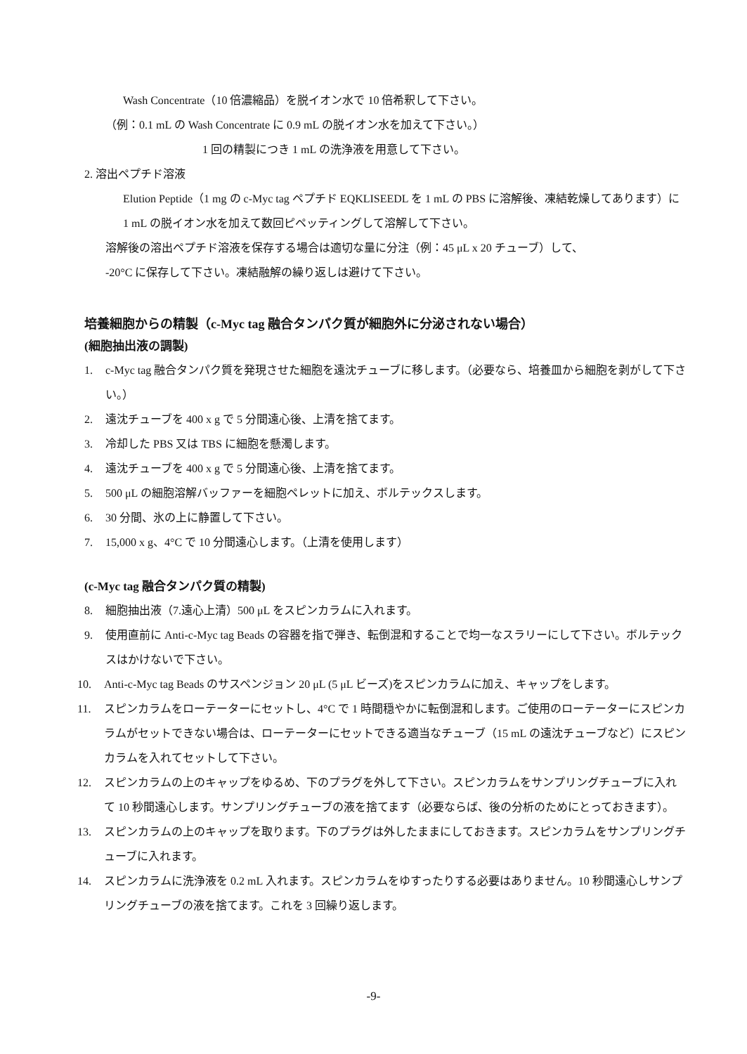Wash Concentrate（10 倍濃縮品）を脱イオン水で 10 倍希釈して下さい。
（例：0.1 mL の Wash Concentrate に 0.9 mL の脱イオン水を加えて下さい。）
1 回の精製につき 1 mL の洗浄液を用意して下さい。
2. 溶出ペプチド溶液
Elution Peptide（1 mg の c-Myc tag ペプチド EQKLISEEDL を 1 mL の PBS に溶解後、凍結乾燥してあります）に 1 mL の脱イオン水を加えて数回ピペッティングして溶解して下さい。
溶解後の溶出ペプチド溶液を保存する場合は適切な量に分注（例：45 μL x 20 チューブ）して、
-20°C に保存して下さい。凍結融解の繰り返しは避けて下さい。
培養細胞からの精製（c-Myc tag 融合タンパク質が細胞外に分泌されない場合）
(細胞抽出液の調製)
1. c-Myc tag 融合タンパク質を発現させた細胞を遠沈チューブに移します。（必要なら、培養皿から細胞を剥がして下さい。）
2. 遠沈チューブを 400 x g で 5 分間遠心後、上清を捨てます。
3. 冷却した PBS 又は TBS に細胞を懸濁します。
4. 遠沈チューブを 400 x g で 5 分間遠心後、上清を捨てます。
5. 500 μL の細胞溶解バッファーを細胞ペレットに加え、ボルテックスします。
6. 30 分間、氷の上に静置して下さい。
7. 15,000 x g、4°C で 10 分間遠心します。（上清を使用します）
(c-Myc tag 融合タンパク質の精製)
8. 細胞抽出液（7.遠心上清）500 μL をスピンカラムに入れます。
9. 使用直前に Anti-c-Myc tag Beads の容器を指で弾き、転倒混和することで均一なスラリーにして下さい。ボルテックスはかけないで下さい。
10. Anti-c-Myc tag Beads のサスペンジョン 20 μL (5 μL ビーズ)をスピンカラムに加え、キャップをします。
11. スピンカラムをローテーターにセットし、4°C で 1 時間穏やかに転倒混和します。ご使用のローテーターにスピンカラムがセットできない場合は、ローテーターにセットできる適当なチューブ（15 mL の遠沈チューブなど）にスピンカラムを入れてセットして下さい。
12. スピンカラムの上のキャップをゆるめ、下のプラグを外して下さい。スピンカラムをサンプリングチューブに入れて 10 秒間遠心します。サンプリングチューブの液を捨てます（必要ならば、後の分析のためにとっておきます）。
13. スピンカラムの上のキャップを取ります。下のプラグは外したままにしておきます。スピンカラムをサンプリングチューブに入れます。
14. スピンカラムに洗浄液を 0.2 mL 入れます。スピンカラムをゆすったりする必要はありません。10 秒間遠心しサンプリングチューブの液を捨てます。これを 3 回繰り返します。
-9-